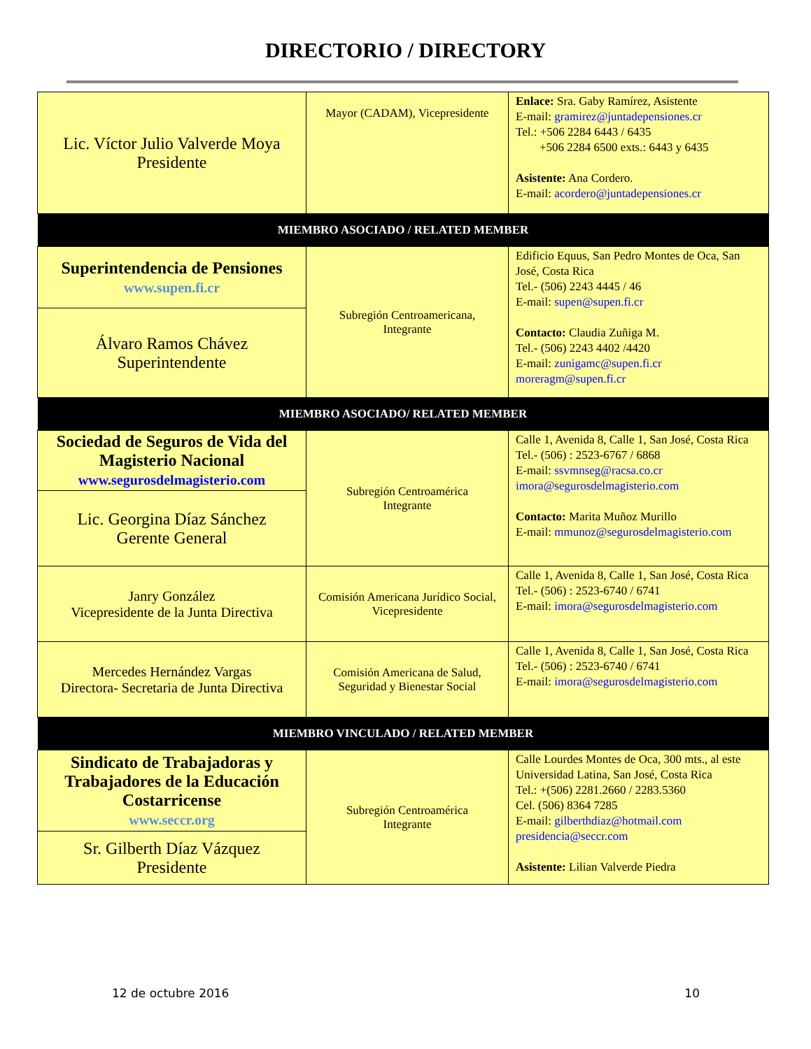DIRECTORIO / DIRECTORY
| Lic. Víctor Julio Valverde Moya Presidente | Mayor (CADAM), Vicepresidente | Enlace: Sra. Gaby Ramírez, Asistente E-mail: gramirez@juntadepensiones.cr Tel.: +506 2284 6443 / 6435 +506 2284 6500 exts.: 6443 y 6435 Asistente: Ana Cordero. E-mail: acordero@juntadepensiones.cr |
| MIEMBRO ASOCIADO / RELATED MEMBER | | |
| Superintendencia de Pensiones www.supen.fi.cr | Subregión Centroamericana, Integrante | Edificio Equus, San Pedro Montes de Oca, San José, Costa Rica Tel.- (506) 2243 4445 / 46 E-mail: supen@supen.fi.cr Contacto: Claudia Zuñiga M. Tel.- (506) 2243 4402 /4420 E-mail: zunigamc@supen.fi.cr moreragm@supen.fi.cr |
| Álvaro Ramos Chávez Superintendente | | |
| MIEMBRO ASOCIADO/ RELATED MEMBER | | |
| Sociedad de Seguros de Vida del Magisterio Nacional www.segurosdelmagisterio.com | Subregión Centroamérica Integrante | Calle 1, Avenida 8, Calle 1, San José, Costa Rica Tel.- (506) : 2523-6767 / 6868 E-mail: ssvmnseg@racsa.co.cr imora@segurosdelmagisterio.com Contacto: Marita Muñoz Murillo E-mail: mmunoz@segurosdelmagisterio.com |
| Lic. Georgina Díaz Sánchez Gerente General | | |
| Janry González Vicepresidente de la Junta Directiva | Comisión Americana Jurídico Social, Vicepresidente | Calle 1, Avenida 8, Calle 1, San José, Costa Rica Tel.- (506) : 2523-6740 / 6741 E-mail: imora@segurosdelmagisterio.com |
| Mercedes Hernández Vargas Directora- Secretaria de Junta Directiva | Comisión Americana de Salud, Seguridad y Bienestar Social | Calle 1, Avenida 8, Calle 1, San José, Costa Rica Tel.- (506) : 2523-6740 / 6741 E-mail: imora@segurosdelmagisterio.com |
| MIEMBRO VINCULADO / RELATED MEMBER | | |
| Sindicato de Trabajadoras y Trabajadores de la Educación Costarricense www.seccr.org | Subregión Centroamérica Integrante | Calle Lourdes Montes de Oca, 300 mts., al este Universidad Latina, San José, Costa Rica Tel.: +(506) 2281.2660 / 2283.5360 Cel. (506) 8364 7285 E-mail: gilberthdiaz@hotmail.com presidencia@seccr.com Asistente: Lilian Valverde Piedra |
| Sr. Gilberth Díaz Vázquez Presidente | | |
12 de octubre 2016 10